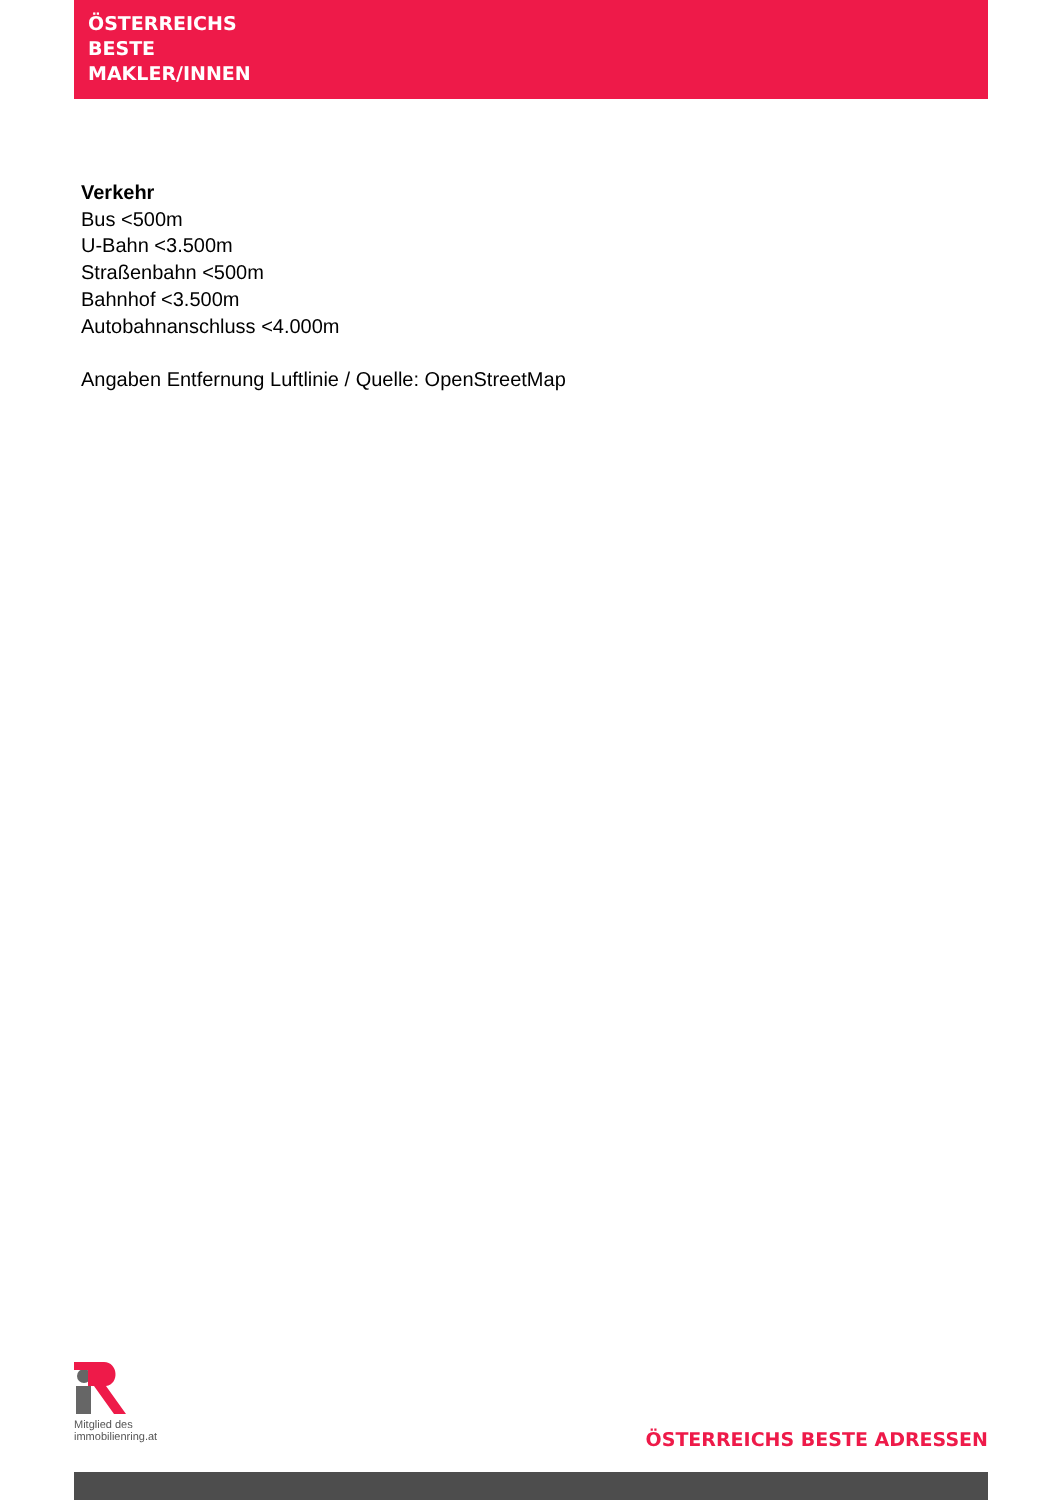ÖSTERREICHS
BESTE
MAKLER/INNEN
Verkehr
Bus <500m
U-Bahn <3.500m
Straßenbahn <500m
Bahnhof <3.500m
Autobahnanschluss <4.000m
Angaben Entfernung Luftlinie / Quelle: OpenStreetMap
Mitglied des
immobilienring.at
ÖSTERREICHS BESTE ADRESSEN